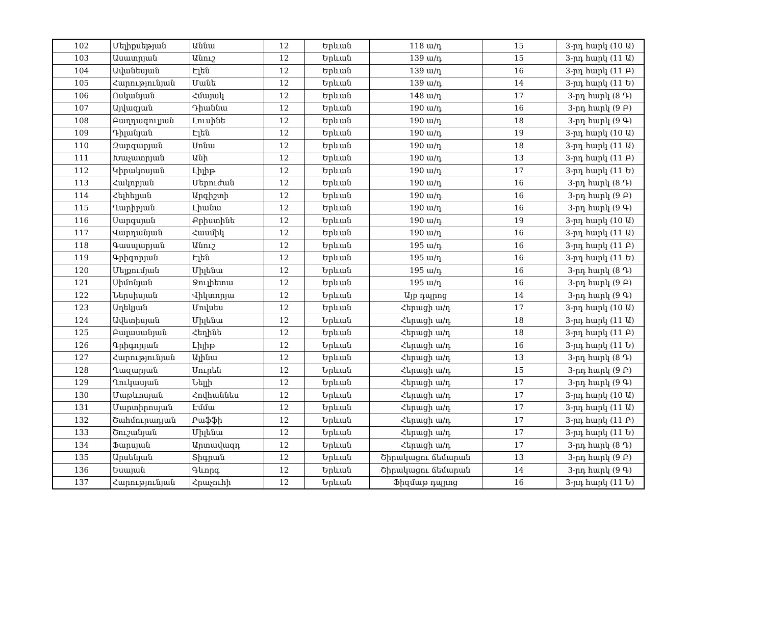| 102 | Մելիքսեթյան | Աննա | 12 | Երևան | 118 ա/դ | 15 | 3-րդ հարկ (10 Ա) |
| 103 | Ասատրյան | Անուշ | 12 | Երևան | 139 ա/դ | 15 | 3-րդ հարկ (11 Ա) |
| 104 | Ավանեսյան | Էլեն | 12 | Երևան | 139 ա/դ | 16 | 3-րդ հարկ (11 Բ) |
| 105 | Հարությունյան | Մանե | 12 | Երևան | 139 ա/դ | 14 | 3-րդ հարկ (11 Ե) |
| 106 | Ոսկանյան | Հմայակ | 12 | Երևան | 148 ա/դ | 17 | 3-րդ հարկ (8 Դ) |
| 107 | Այվազյան | Դիաննա | 12 | Երևան | 190 ա/դ | 16 | 3-րդ հարկ (9 Բ) |
| 108 | Բաղդագուլյան | Լուսինե | 12 | Երևան | 190 ա/դ | 18 | 3-րդ հարկ (9 Գ) |
| 109 | Դիլանյան | Էլեն | 12 | Երևան | 190 ա/դ | 19 | 3-րդ հարկ (10 Ա) |
| 110 | Զարգարյան | Սոնա | 12 | Երևան | 190 ա/դ | 18 | 3-րդ հարկ (11 Ա) |
| 111 | Խաչատրյան | Անի | 12 | Երևան | 190 ա/դ | 13 | 3-րդ հարկ (11 Բ) |
| 112 | Կիրակոսյան | Լիլիթ | 12 | Երևան | 190 ա/դ | 17 | 3-րդ հարկ (11 Ե) |
| 113 | Հակոբյան | Մերուժան | 12 | Երևան | 190 ա/դ | 16 | 3-րդ հարկ (8 Դ) |
| 114 | Հելհելյան | Արգիշտի | 12 | Երևան | 190 ա/դ | 16 | 3-րդ հարկ (9 Բ) |
| 115 | Ղարիբյան | Լիանա | 12 | Երևան | 190 ա/դ | 16 | 3-րդ հարկ (9 Գ) |
| 116 | Սարգսյան | Քրիստինե | 12 | Երևան | 190 ա/դ | 19 | 3-րդ հարկ (10 Ա) |
| 117 | Վարդանյան | Հասմիկ | 12 | Երևան | 190 ա/դ | 16 | 3-րդ հարկ (11 Ա) |
| 118 | Գասպարյան | Անուշ | 12 | Երևան | 195 ա/դ | 16 | 3-րդ հարկ (11 Բ) |
| 119 | Գրիգորյան | Էլեն | 12 | Երևան | 195 ա/դ | 16 | 3-րդ հարկ (11 Ե) |
| 120 | Մելքումյան | Միլենա | 12 | Երևան | 195 ա/դ | 16 | 3-րդ հարկ (8 Դ) |
| 121 | Սիմոնյան | Ջուլիետա | 12 | Երևան | 195 ա/դ | 16 | 3-րդ հարկ (9 Բ) |
| 122 | Ներսիսյան | Վիկտորյա | 12 | Երևան | Այբ դպրոց | 14 | 3-րդ հարկ (9 Գ) |
| 123 | Աղեկյան | Մովսես | 12 | Երևան | Հերացի ա/դ | 17 | 3-րդ հարկ (10 Ա) |
| 124 | Ավետիսյան | Միլենա | 12 | Երևան | Հերացի ա/դ | 18 | 3-րդ հարկ (11 Ա) |
| 125 | Բալասանյան | Հեղինե | 12 | Երևան | Հերացի ա/դ | 18 | 3-րդ հարկ (11 Բ) |
| 126 | Գրիգորյան | Լիլիթ | 12 | Երևան | Հերացի ա/դ | 16 | 3-րդ հարկ (11 Ե) |
| 127 | Հարությունյան | Ալինա | 12 | Երևան | Հերացի ա/դ | 13 | 3-րդ հարկ (8 Դ) |
| 128 | Ղազարյան | Սուրեն | 12 | Երևան | Հերացի ա/դ | 15 | 3-րդ հարկ (9 Բ) |
| 129 | Ղուկասյան | Նելլի | 12 | Երևան | Հերացի ա/դ | 17 | 3-րդ հարկ (9 Գ) |
| 130 | Մաթևոսյան | Հովհաննես | 12 | Երևան | Հերացի ա/դ | 17 | 3-րդ հարկ (10 Ա) |
| 131 | Մարտիրոսյան | Էմմա | 12 | Երևան | Հերացի ա/դ | 17 | 3-րդ հարկ (11 Ա) |
| 132 | Շահմուրադյան | Րաֆֆի | 12 | Երևան | Հերացի ա/դ | 17 | 3-րդ հարկ (11 Բ) |
| 133 | Շուշանյան | Միլենա | 12 | Երևան | Հերացի ա/դ | 17 | 3-րդ հարկ (11 Ե) |
| 134 | Ֆարսյան | Արտավազդ | 12 | Երևան | Հերացի ա/դ | 17 | 3-րդ հարկ (8 Դ) |
| 135 | Արսենյան | Տիգրան | 12 | Երևան | Շիրակացու ճեմարան | 13 | 3-րդ հարկ (9 Բ) |
| 136 | Եսայան | Գևորգ | 12 | Երևան | Շիրակացու ճեմարան | 14 | 3-րդ հարկ (9 Գ) |
| 137 | Հարությունյան | Հրաչուհի | 12 | Երևան | Ֆիզմաթ դպրոց | 16 | 3-րդ հարկ (11 Ե) |